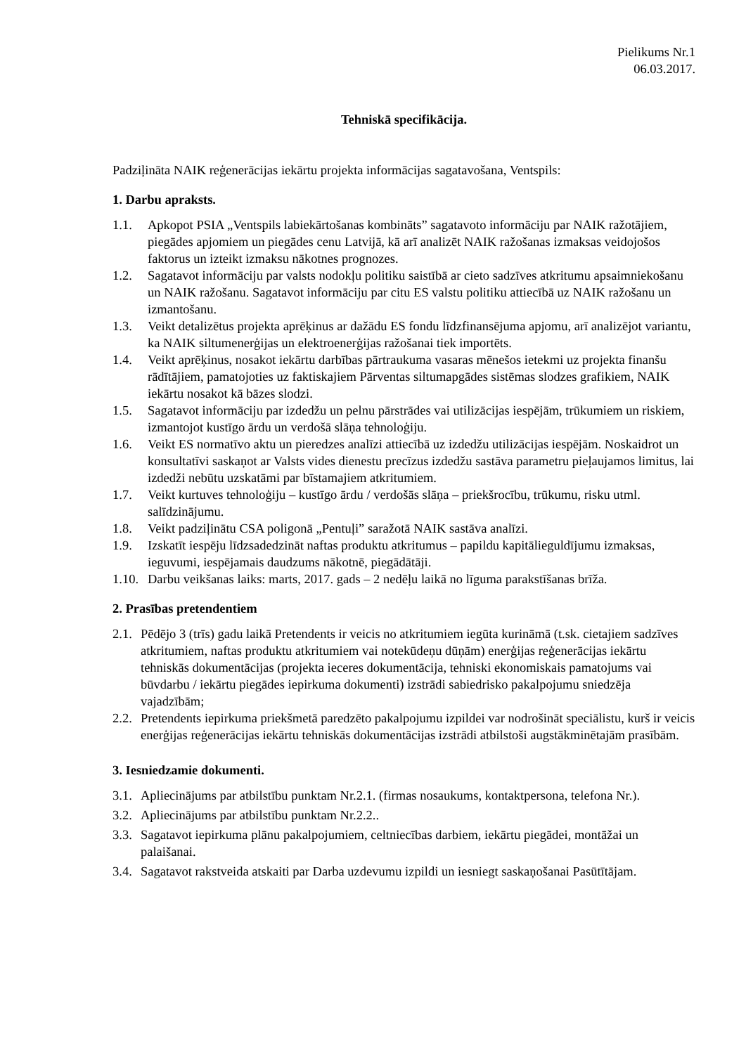Pielikums Nr.1
06.03.2017.
Tehniskā specifikācija.
Padziļināta NAIK reģenerācijas iekārtu projekta informācijas sagatavošana, Ventspils:
1. Darbu apraksts.
1.1. Apkopot PSIA „Ventspils labiekārtošanas kombināts” sagatavoto informāciju par NAIK ražotājiem, piegādes apjomiem un piegādes cenu Latvijā, kā arī analizēt NAIK ražošanas izmaksas veidojošos faktorus un izteikt izmaksu nākotnes prognozes.
1.2. Sagatavot informāciju par valsts nodokļu politiku saistībā ar cieto sadzīves atkritumu apsaimniekošanu un NAIK ražošanu. Sagatavot informāciju par citu ES valstu politiku attiecībā uz NAIK ražošanu un izmantošanu.
1.3. Veikt detalizētus projekta aprēķinus ar dažādu ES fondu līdzfinansējuma apjomu, arī analizējot variantu, ka NAIK siltumenerģijas un elektroenerģijas ražošanai tiek importēts.
1.4. Veikt aprēķinus, nosakot iekārtu darbības pārtraukuma vasaras mēnešos ietekmi uz projekta finanšu rādītājiem, pamatojoties uz faktiskajiem Pārventas siltumapgādes sistēmas slodzes grafikiem, NAIK iekārtu nosakot kā bāzes slodzi.
1.5. Sagatavot informāciju par izdedžu un pelnu pārstrādes vai utilizācijas iespējām, trūkumiem un riskiem, izmantojot kustīgo ārdu un verdošā slāņa tehnoloģiju.
1.6. Veikt ES normatīvo aktu un pieredzes analīzi attiecībā uz izdedžu utilizācijas iespējām. Noskaidrot un konsultatīvi saskaņot ar Valsts vides dienestu precīzus izdedžu sastāva parametru pieļaujamos limitus, lai izdedži nebūtu uzskatāmi par bīstamajiem atkritumiem.
1.7. Veikt kurtuves tehnoloģiju – kustīgo ārdu / verdošās slāņa – priekšrocību, trūkumu, risku utml. salīdzinājumu.
1.8. Veikt padziļinātu CSA poligonā „Pentuļi” saražotā NAIK sastāva analīzi.
1.9. Izskatīt iespēju līdzsadedzināt naftas produktu atkritumus – papildu kapitālieguldījumu izmaksas, ieguvumi, iespējamais daudzums nākotnē, piegādātāji.
1.10. Darbu veikšanas laiks: marts, 2017. gads – 2 nedēļu laikā no līguma parakstīšanas brīža.
2. Prasības pretendentiem
2.1. Pēdējo 3 (trīs) gadu laikā Pretendents ir veicis no atkritumiem iegūta kurināmā (t.sk. cietajiem sadzīves atkritumiem, naftas produktu atkritumiem vai notekūdeņu dūņām) enerģijas reģenerācijas iekārtu tehniskās dokumentācijas (projekta ieceres dokumentācija, tehniski ekonomiskais pamatojums vai būvdarbu / iekārtu piegādes iepirkuma dokumenti) izstrādi sabiedrisko pakalpojumu sniedzēja vajadzībām;
2.2. Pretendents iepirkuma priekšmetā paredzēto pakalpojumu izpildei var nodrošināt speciālistu, kurš ir veicis enerģijas reģenerācijas iekārtu tehniskās dokumentācijas izstrādi atbilstoši augstākminētajām prasībām.
3. Iesniedzamie dokumenti.
3.1. Apliecinājums par atbilstību punktam Nr.2.1. (firmas nosaukums, kontaktpersona, telefona Nr.).
3.2. Apliecinājums par atbilstību punktam Nr.2.2..
3.3. Sagatavot iepirkuma plānu pakalpojumiem, celtniecības darbiem, iekārtu piegādei, montāžai un palaišanai.
3.4. Sagatavot rakstveida atskaiti par Darba uzdevumu izpildi un iesniegt saskaņošanai Pasūtītājam.